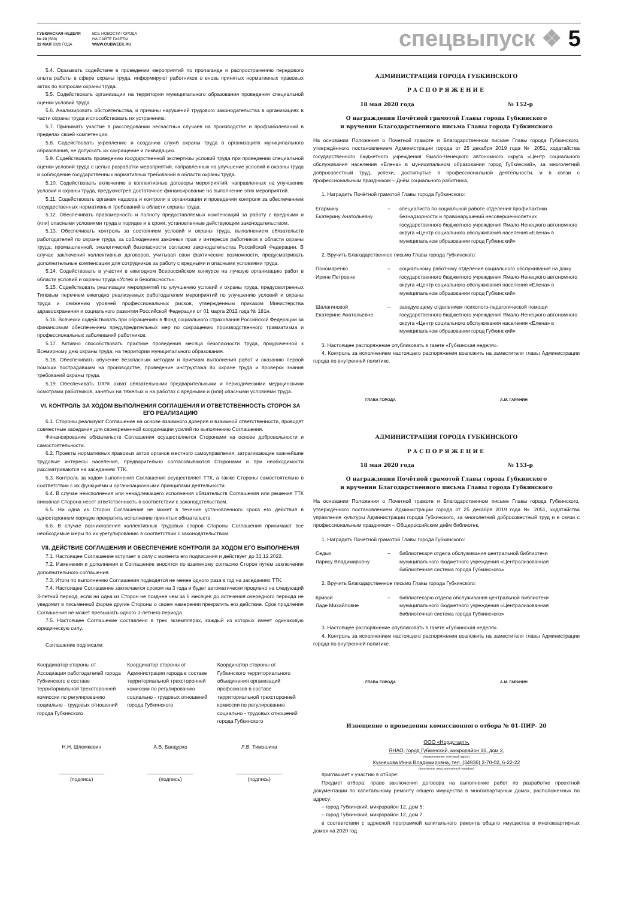ГУБКИНСКАЯ НЕДЕЛЯ
№ 20 (580)
22 МАЯ 2020 ГОДА
ВСЕ НОВОСТИ ГОРОДА
НА САЙТЕ ГАЗЕТЫ
WWW.GUBWEEK.RU
спецвыпуск ❖ 5
5.4. Оказывать содействие в проведении мероприятий по пропаганде и распространению передового опыта работы в сфере охраны труда, информируют работников о вновь принятых нормативных правовых актах по вопросам охраны труда.
5.5. Содействовать организации на территории муниципального образования проведения специальной оценки условий труда.
5.6. Анализировать обстоятельства, и причины нарушений трудового законодательства в организациях в части охраны труда и способствовать их устранению.
5.7. Принимать участие в расследовании несчастных случаев на производстве и профзаболеваний в пределах своей компетенции.
5.8. Содействовать укреплению и созданию служб охраны труда в организациях муниципального образования, не допускать их сокращение и ликвидацию.
5.9. Содействовать проведению государственной экспертизы условий труда при проведении специальной оценки условий труда с целью разработки мероприятий, направленных на улучшение условий и охраны труда и соблюдение государственных нормативных требований в области охраны труда.
5.10. Содействовать включению в коллективные договоры мероприятий, направленных на улучшение условий и охраны труда, предусмотрев достаточное финансирование на выполнение этих мероприятий.
5.11. Содействовать органам надзора и контроля в организации и проведении контроля за обеспечением государственных нормативных требований в области охраны труда.
5.12. Обеспечивать правомерность и полноту предоставляемых компенсаций за работу с вредными и (или) опасными условиями труда в порядке и в сроки, установленные действующим законодательством.
5.13. Обеспечивать контроль за состоянием условий и охраны труда, выполнением обязательств работодателей по охране труда, за соблюдением законных прав и интересов работников в области охраны труда, промышленной, экологической безопасности согласно законодательства Российской Федерации. В случае заключения коллективных договоров, учитывая свои фактические возможности, предусматривать дополнительные компенсации для сотрудников за работу с вредными и опасными условиями труда.
5.14. Содействовать в участии в ежегодном Всероссийском конкурсе на лучшую организацию работ в области условий и охраны труда «Успех и безопасность».
5.15. Содействовать реализации мероприятий по улучшению условий и охраны труда, предусмотренных Типовым перечнем ежегодно реализуемых работодателем мероприятий по улучшению условий и охраны труда и снижению уровней профессиональных рисков, утвержденным приказом Министерства здравоохранения и социального развития Российской Федерации от 01 марта 2012 года № 181н.
5.16. Всячески содействовать при обращениях в Фонд социального страхования Российской Федерации за финансовым обеспечением предупредительных мер по сокращению производственного травматизма и профессиональных заболеваний работников.
5.17. Активно способствовать практике проведения месяца безопасности труда, приуроченной к Всемирному дню охраны труда, на территории муниципального образования.
5.18. Обеспечивать обучение безопасным методам и приёмам выполнения работ и оказанию первой помощи пострадавшим на производстве, проведение инструктажа по охране труда и проверки знания требований охраны труда.
5.19. Обеспечивать 100% охват обязательными предварительными и периодическими медицинскими осмотрами работников, занятых на тяжелых и на работах с вредными и (или) опасными условиями труда.
VI. КОНТРОЛЬ ЗА ХОДОМ ВЫПОЛНЕНИЯ СОГЛАШЕНИЯ И ОТВЕТСТВЕННОСТЬ СТОРОН ЗА ЕГО РЕАЛИЗАЦИЮ
6.1. Стороны реализуют Соглашение на основе взаимного доверия и взаимной ответственности, проводят совместные заседания для своевременной координации усилий по выполнению Соглашения.
Финансирование обязательств Соглашения осуществляется Сторонами на основе добровольности и самостоятельности.
6.2. Проекты нормативных правовых актов органов местного самоуправления, затрагивающие важнейшие трудовые интересы населения, предварительно согласовываются Сторонами и при необходимости рассматриваются на заседаниях ТТК.
6.3. Контроль за ходом выполнения Соглашения осуществляет ТТК, а также Стороны самостоятельно в соответствии с их функциями и организационными принципами деятельности.
6.4. В случае неисполнения или ненадлежащего исполнения обязательств Соглашения или решения ТТК виновная Сторона несет ответственность в соответствии с законодательством.
6.5. Ни одна из Сторон Соглашения не может в течение установленного срока его действия в одностороннем порядке прекратить исполнение принятых обязательств.
6.6. В случае возникновения коллективных трудовых споров Стороны Соглашения принимают все необходимые меры по их урегулированию в соответствии с законодательством.
VII. ДЕЙСТВИЕ СОГЛАШЕНИЯ И ОБЕСПЕЧЕНИЕ КОНТРОЛЯ ЗА ХОДОМ ЕГО ВЫПОЛНЕНИЯ
7.1. Настоящее Соглашение вступает в силу с момента его подписания и действует до 31.12.2022.
7.2. Изменения и дополнения в Соглашение вносятся по взаимному согласию Сторон путем заключения дополнительного соглашения.
7.3. Итоги по выполнению Соглашения подводятся не менее одного раза в год на заседаниях ТТК.
7.4. Настоящее Соглашение заключается сроком на 3 года и будет автоматически продлено на следующий 3-летний период, если ни одна из Сторон не позднее чем за 6 месяцев до истечения очередного периода не уведомит в письменной форме другие Стороны о своем намерении прекратить его действие. Срок продления Соглашения не может превышать одного 3-летнего периода.
7.5. Настоящее Соглашение составлено в трех экземплярах, каждый из которых имеет одинаковую юридическую силу.
Соглашение подписали:
Координатор стороны от Ассоциация работодателей города Губкинского в составе территориальной трехсторонней комиссии по регулированию социально - трудовых отношений города Губкинского
Координатор стороны от Администрации города в составе территориальной трехсторонней комиссии по регулированию социально - трудовых отношений города Губкинского
Координатор стороны от Губкинского территориального объединения организаций профсоюзов в составе территориальной трехсторонней комиссии по регулированию социально - трудовых отношений города Губкинского
Н.Н. Шлемкевич
________________
(подпись)
А.В. Бандурко
________________
(подпись)
Л.В. Тимошина
________________
(подпись)
АДМИНИСТРАЦИЯ ГОРОДА ГУБКИНСКОГО
РАСПОРЯЖЕНИЕ
18 мая 2020 года № 152-р
О награждении Почётной грамотой Главы города Губкинского
и вручении Благодарственного письма Главы города Губкинского
На основании Положения о Почетной грамоте и Благодарственном письме Главы города Губкинского, утверждённого постановлением Администрации города от 25 декабря 2019 года № 2051, ходатайства государственного бюджетного учреждения Ямало-Ненецкого автономного округа «Центр социального обслуживания населения «Елена» в муниципальном образовании город Губкинский», за многолетний добросовестный труд, успехи, достигнутые в профессиональной деятельности, и в связи с профессиональным праздником – Днём социального работника,
1. Наградить Почётной грамотой Главы города Губкинского:
Егармину
Екатерину Анатольевну
– специалиста по социальной работе отделения профилактики безнадзорности и правонарушений несовершеннолетних государственного бюджетного учреждения Ямало-Ненецкого автономного округа «Центр социального обслуживания населения «Елена» в муниципальном образовании город Губкинский»
2. Вручить Благодарственное письмо Главы города Губкинского:
Пономаренко
Ирине Петровне
– социальному работнику отделения социального обслуживания на дому государственного бюджетного учреждения Ямало-Ненецкого автономного округа «Центр социального обслуживания населения «Елена» в муниципальном образовании город Губкинский»
Шалагиновой
Екатерине Анатольевне
– заведующему отделением психолого-педагогической помощи государственного бюджетного учреждения Ямало-Ненецкого автономного округа «Центр социального обслуживания населения «Елена» в муниципальном образовании город Губкинский»
3. Настоящее распоряжение опубликовать в газете «Губкинская неделя».
4. Контроль за исполнением настоящего распоряжения возложить на заместителя главы Администрации города по внутренней политике.
ГЛАВА ГОРОДА А.М. ГАРАНИН
АДМИНИСТРАЦИЯ ГОРОДА ГУБКИНСКОГО
РАСПОРЯЖЕНИЕ
18 мая 2020 года № 153-р
О награждении Почётной грамотой Главы города Губкинского
и вручении Благодарственного письма Главы города Губкинского
На основании Положения о Почетной грамоте и Благодарственном письме Главы города Губкинского, утверждённого постановлением Администрации города от 25 декабря 2019 года № 2051, ходатайства управления культуры Администрации города Губкинского, за многолетний добросовестный труд и в связи с профессиональным праздником – Общероссийским днём библиотек,
1. Наградить Почётной грамотой Главы города Губкинского:
Седых
Ларису Владимировну
– библиотекаря отдела обслуживания центральной библиотеки муниципального бюджетного учреждения «Централизованная библиотечная система города Губкинского»
2. Вручить Благодарственное письмо Главы города Губкинского:
Кривой
Ладе Михайловне
– библиотекарю отдела обслуживания центральной библиотеки муниципального бюджетного учреждения «Централизованная библиотечная система города Губкинского»
3. Настоящее распоряжение опубликовать в газете «Губкинская неделя».
4. Контроль за исполнением настоящего распоряжения возложить на заместителя главы Администрации города по внутренней политике.
ГЛАВА ГОРОДА А.М. ГАРАНИН
Извещение о проведении комиссионного отбора № 01-ПИР- 20
ООО «Нордстарт»,
ЯНАО, город Губкинский, микрорайон 16, дом 2,
(наименование, почтовый адрес)
Кузнецова Инна Владимировна, тел. (34936) 2-70-02, 6-22-22
(контактное лицо, контактный телефон)
приглашает к участию в отборе:
Предмет отбора: право заключения договора на выполнение работ по разработке проектной документации по капитальному ремонту общего имущества в многоквартирных домах, расположенных по адресу:
– город Губкинский, микрорайон 12, дом 5;
– город Губкинский, микрорайон 12, дом 7.
в соответствии с адресной программой капитального ремонта общего имущества в многоквартирных домах на 2020 год.